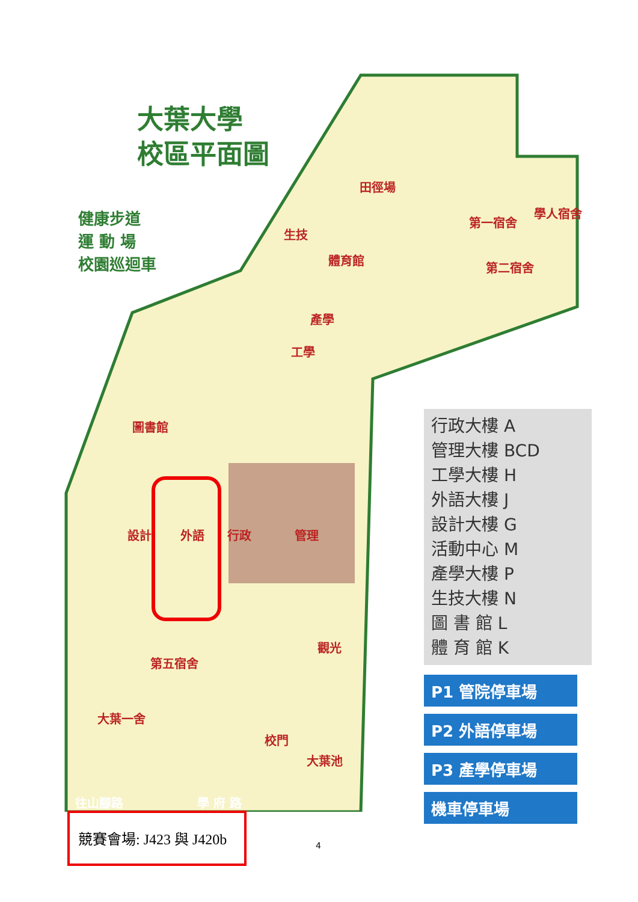大葉大學
校區平面圖
健康步道
運 動 場
校園巡迴車
田徑場
生技
體育館
產學
工學
圖書館
第一宿舍
第二宿舍
學人宿舍
設計 外語 行政 管理
觀光
第五宿舍
大葉一舍
校門
大葉池
往山腳路 學 府 路
行政大樓 A
管理大樓 BCD
工學大樓 H
外語大樓 J
設計大樓 G
活動中心 M
產學大樓 P
生技大樓 N
圖 書 館 L
體 育 館 K
P1 管院停車場
P2 外語停車場
P3 產學停車場
機車停車場
競賽會場: J423 與 J420b
4